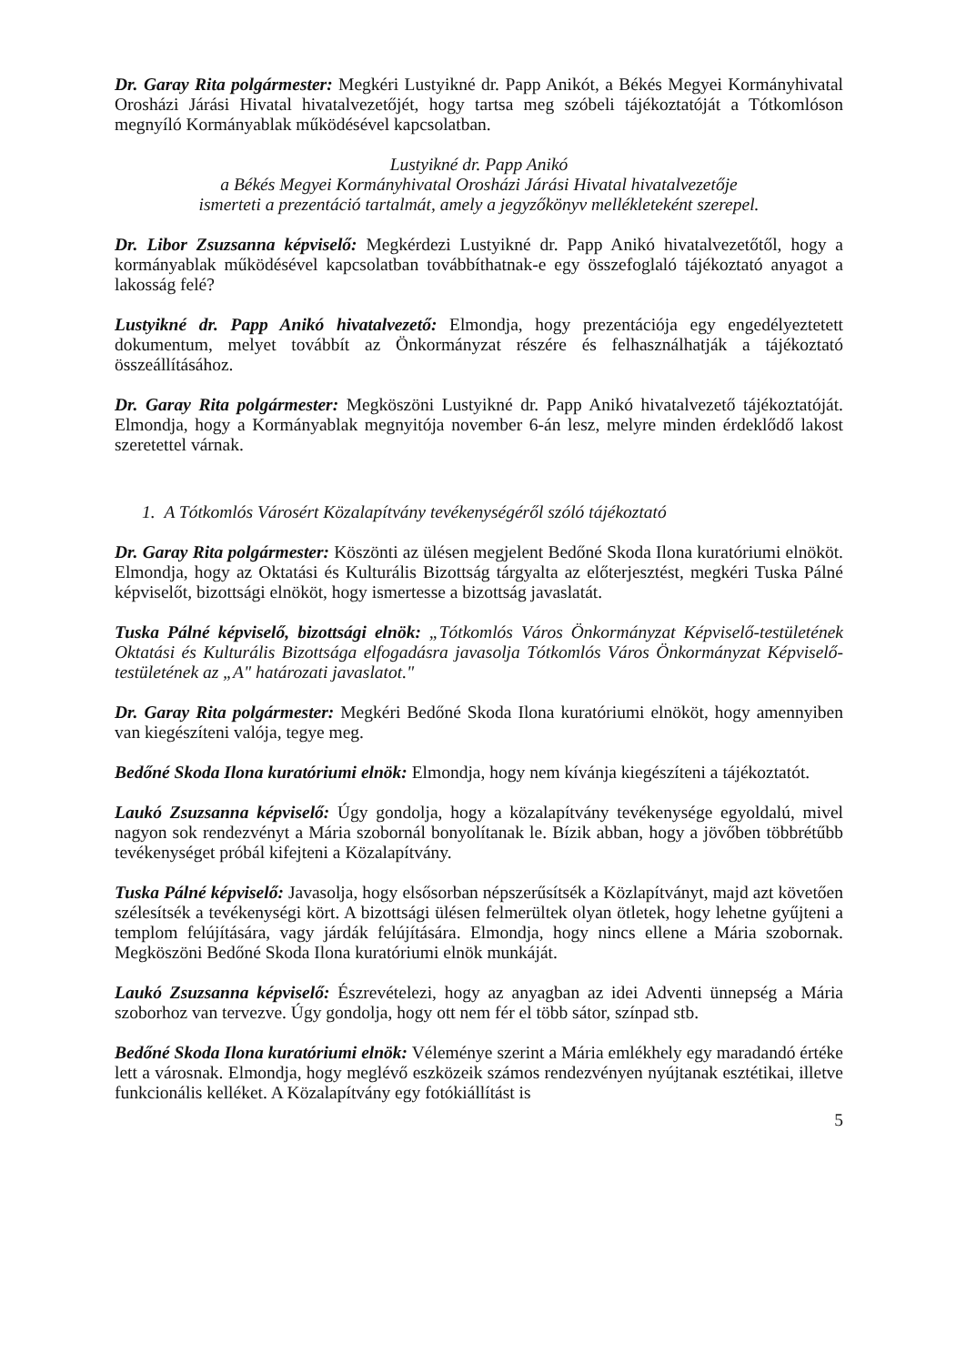Dr. Garay Rita polgármester: Megkéri Lustyikné dr. Papp Anikót, a Békés Megyei Kormányhivatal Orosházi Járási Hivatal hivatalvezetőjét, hogy tartsa meg szóbeli tájékoztatóját a Tótkomlóson megnyíló Kormányablak működésével kapcsolatban.
Lustyikné dr. Papp Anikó
a Békés Megyei Kormányhivatal Orosházi Járási Hivatal hivatalvezetője
ismerteti a prezentáció tartalmát, amely a jegyzőkönyv mellékleteként szerepel.
Dr. Libor Zsuzsanna képviselő: Megkérdezi Lustyikné dr. Papp Anikó hivatalvezetőtől, hogy a kormányablak működésével kapcsolatban továbbíthatnak-e egy összefoglaló tájékoztató anyagot a lakosság felé?
Lustyikné dr. Papp Anikó hivatalvezető: Elmondja, hogy prezentációja egy engedélyeztetett dokumentum, melyet továbbít az Önkormányzat részére és felhasználhatják a tájékoztató összeállításához.
Dr. Garay Rita polgármester: Megköszöni Lustyikné dr. Papp Anikó hivatalvezető tájékoztatóját. Elmondja, hogy a Kormányablak megnyitója november 6-án lesz, melyre minden érdeklődő lakost szeretettel várnak.
1. A Tótkomlós Városért Közalapítvány tevékenységéről szóló tájékoztató
Dr. Garay Rita polgármester: Köszönti az ülésen megjelent Bedőné Skoda Ilona kuratóriumi elnököt. Elmondja, hogy az Oktatási és Kulturális Bizottság tárgyalta az előterjesztést, megkéri Tuska Pálné képviselőt, bizottsági elnököt, hogy ismertesse a bizottság javaslatát.
Tuska Pálné képviselő, bizottsági elnök: „Tótkomlós Város Önkormányzat Képviselő-testületének Oktatási és Kulturális Bizottsága elfogadásra javasolja Tótkomlós Város Önkormányzat Képviselő-testületének az „A" határozati javaslatot."
Dr. Garay Rita polgármester: Megkéri Bedőné Skoda Ilona kuratóriumi elnököt, hogy amennyiben van kiegészíteni valója, tegye meg.
Bedőné Skoda Ilona kuratóriumi elnök: Elmondja, hogy nem kívánja kiegészíteni a tájékoztatót.
Laukó Zsuzsanna képviselő: Úgy gondolja, hogy a közalapítvány tevékenysége egyoldalú, mivel nagyon sok rendezvényt a Mária szobornál bonyolítanak le. Bízik abban, hogy a jövőben többrétűbb tevékenységet próbál kifejteni a Közalapítvány.
Tuska Pálné képviselő: Javasolja, hogy elsősorban népszerűsítsék a Közlapítványt, majd azt követően szélesítsék a tevékenységi kört. A bizottsági ülésen felmerültek olyan ötletek, hogy lehetne gyűjteni a templom felújítására, vagy járdák felújítására. Elmondja, hogy nincs ellene a Mária szobornak. Megköszöni Bedőné Skoda Ilona kuratóriumi elnök munkáját.
Laukó Zsuzsanna képviselő: Észrevételezi, hogy az anyagban az idei Adventi ünnepség a Mária szoborhoz van tervezve. Úgy gondolja, hogy ott nem fér el több sátor, színpad stb.
Bedőné Skoda Ilona kuratóriumi elnök: Véleménye szerint a Mária emlékhely egy maradandó értéke lett a városnak. Elmondja, hogy meglévő eszközeik számos rendezvényen nyújtanak esztétikai, illetve funkcionális kelléket. A Közalapítvány egy fotókiállítást is
5